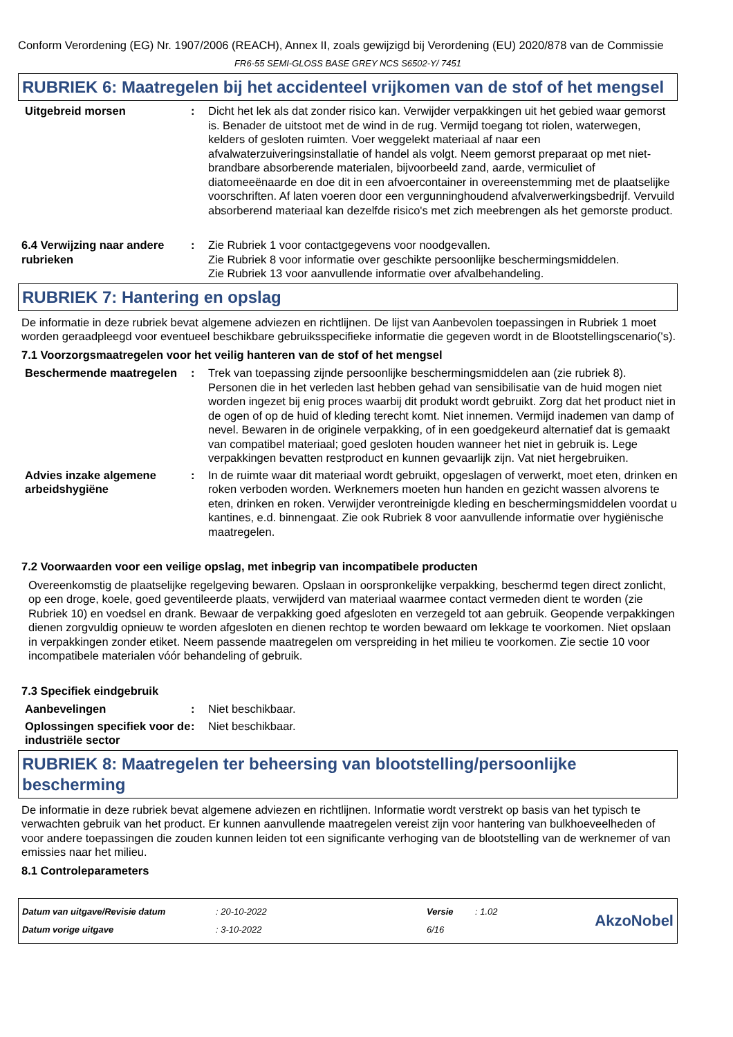Conform Verordening (EG) Nr. 1907/2006 (REACH), Annex II, zoals gewijzigd bij Verordening (EU) 2020/878 van de Commissie
FR6-55 SEMI-GLOSS BASE GREY NCS S6502-Y/ 7451
RUBRIEK 6: Maatregelen bij het accidenteel vrijkomen van de stof of het mengsel
Uitgebreid morsen : Dicht het lek als dat zonder risico kan. Verwijder verpakkingen uit het gebied waar gemorst is. Benader de uitstoot met de wind in de rug. Vermijd toegang tot riolen, waterwegen, kelders of gesloten ruimten. Voer weggelekt materiaal af naar een afvalwaterzuiveringsinstallatie of handel als volgt. Neem gemorst preparaat op met niet-brandbare absorberende materialen, bijvoorbeeld zand, aarde, vermiculiet of diatomeeënaarde en doe dit in een afvoercontainer in overeenstemming met de plaatselijke voorschriften. Af laten voeren door een vergunninghoudend afvalverwerkingsbedrijf. Vervuild absorberend materiaal kan dezelfde risico's met zich meebrengen als het gemorste product.
6.4 Verwijzing naar andere rubrieken
: Zie Rubriek 1 voor contactgegevens voor noodgevallen.
Zie Rubriek 8 voor informatie over geschikte persoonlijke beschermingsmiddelen.
Zie Rubriek 13 voor aanvullende informatie over afvalbehandeling.
RUBRIEK 7: Hantering en opslag
De informatie in deze rubriek bevat algemene adviezen en richtlijnen. De lijst van Aanbevolen toepassingen in Rubriek 1 moet worden geraadpleegd voor eventueel beschikbare gebruiksspecifieke informatie die gegeven wordt in de Blootstellingscenario('s).
7.1 Voorzorgsmaatregelen voor het veilig hanteren van de stof of het mengsel
Beschermende maatregelen : Trek van toepassing zijnde persoonlijke beschermingsmiddelen aan (zie rubriek 8). Personen die in het verleden last hebben gehad van sensibilisatie van de huid mogen niet worden ingezet bij enig proces waarbij dit produkt wordt gebruikt. Zorg dat het product niet in de ogen of op de huid of kleding terecht komt. Niet innemen. Vermijd inademen van damp of nevel. Bewaren in de originele verpakking, of in een goedgekeurd alternatief dat is gemaakt van compatibel materiaal; goed gesloten houden wanneer het niet in gebruik is. Lege verpakkingen bevatten restproduct en kunnen gevaarlijk zijn. Vat niet hergebruiken.
Advies inzake algemene arbeidshygiëne
: In de ruimte waar dit materiaal wordt gebruikt, opgeslagen of verwerkt, moet eten, drinken en roken verboden worden. Werknemers moeten hun handen en gezicht wassen alvorens te eten, drinken en roken. Verwijder verontreinigde kleding en beschermingsmiddelen voordat u kantines, e.d. binnengaat. Zie ook Rubriek 8 voor aanvullende informatie over hygiënische maatregelen.
7.2 Voorwaarden voor een veilige opslag, met inbegrip van incompatibele producten
Overeenkomstig de plaatselijke regelgeving bewaren. Opslaan in oorspronkelijke verpakking, beschermd tegen direct zonlicht, op een droge, koele, goed geventileerde plaats, verwijderd van materiaal waarmee contact vermeden dient te worden (zie Rubriek 10) en voedsel en drank. Bewaar de verpakking goed afgesloten en verzegeld tot aan gebruik. Geopende verpakkingen dienen zorgvuldig opnieuw te worden afgesloten en dienen rechtop te worden bewaard om lekkage te voorkomen. Niet opslaan in verpakkingen zonder etiket. Neem passende maatregelen om verspreiding in het milieu te voorkomen. Zie sectie 10 voor incompatibele materialen vóór behandeling of gebruik.
7.3 Specifiek eindgebruik
Aanbevelingen : Niet beschikbaar.
Oplossingen specifiek voor de industriële sector
: Niet beschikbaar.
RUBRIEK 8: Maatregelen ter beheersing van blootstelling/persoonlijke bescherming
De informatie in deze rubriek bevat algemene adviezen en richtlijnen. Informatie wordt verstrekt op basis van het typisch te verwachten gebruik van het product. Er kunnen aanvullende maatregelen vereist zijn voor hantering van bulkhoeveelheden of voor andere toepassingen die zouden kunnen leiden tot een significante verhoging van de blootstelling van de werknemer of van emissies naar het milieu.
8.1 Controleparameters
Datum van uitgave/Revisie datum
Datum vorige uitgave
: 20-10-2022
: 3-10-2022
Versie
6/16
: 1.02
AkzoNobel